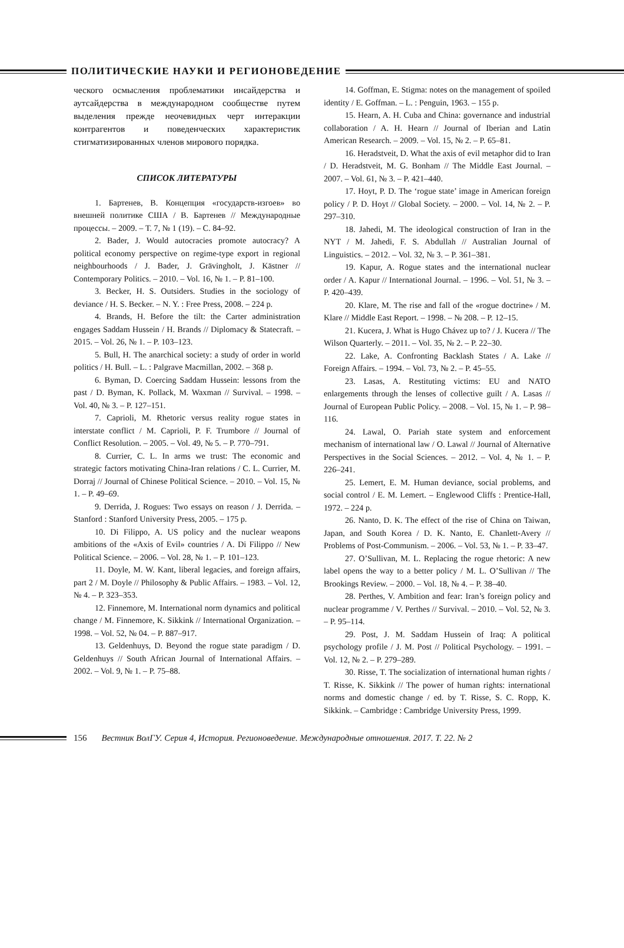ПОЛИТИЧЕСКИЕ НАУКИ И РЕГИОНОВЕДЕНИЕ
ческого осмысления проблематики инсайдерства и аутсайдерства в международном сообществе путем выделения прежде неочевидных черт интеракции контрагентов и поведенческих характеристик стигматизированных членов мирового порядка.
СПИСОК ЛИТЕРАТУРЫ
1. Бартенев, В. Концепция «государств-изгоев» во внешней политике США / В. Бартенев // Международные процессы. – 2009. – Т. 7, № 1 (19). – С. 84–92.
2. Bader, J. Would autocracies promote autocracy? A political economy perspective on regime-type export in regional neighbourhoods / J. Bader, J. Grävingholt, J. Kästner // Contemporary Politics. – 2010. – Vol. 16, № 1. – P. 81–100.
3. Becker, H. S. Outsiders. Studies in the sociology of deviance / H. S. Becker. – N. Y. : Free Press, 2008. – 224 p.
4. Brands, H. Before the tilt: the Carter administration engages Saddam Hussein / H. Brands // Diplomacy & Statecraft. – 2015. – Vol. 26, № 1. – P. 103–123.
5. Bull, H. The anarchical society: a study of order in world politics / H. Bull. – L. : Palgrave Macmillan, 2002. – 368 p.
6. Byman, D. Coercing Saddam Hussein: lessons from the past / D. Byman, K. Pollack, M. Waxman // Survival. – 1998. – Vol. 40, № 3. – P. 127–151.
7. Caprioli, M. Rhetoric versus reality rogue states in interstate conflict / M. Caprioli, P. F. Trumbore // Journal of Conflict Resolution. – 2005. – Vol. 49, № 5. – P. 770–791.
8. Currier, C. L. In arms we trust: The economic and strategic factors motivating China-Iran relations / C. L. Currier, M. Dorraj // Journal of Chinese Political Science. – 2010. – Vol. 15, № 1. – P. 49–69.
9. Derrida, J. Rogues: Two essays on reason / J. Derrida. – Stanford : Stanford University Press, 2005. – 175 p.
10. Di Filippo, A. US policy and the nuclear weapons ambitions of the «Axis of Evil» countries / A. Di Filippo // New Political Science. – 2006. – Vol. 28, № 1. – P. 101–123.
11. Doyle, M. W. Kant, liberal legacies, and foreign affairs, part 2 / M. Doyle // Philosophy & Public Affairs. – 1983. – Vol. 12, № 4. – P. 323–353.
12. Finnemore, M. International norm dynamics and political change / M. Finnemore, K. Sikkink // International Organization. – 1998. – Vol. 52, № 04. – P. 887–917.
13. Geldenhuys, D. Beyond the rogue state paradigm / D. Geldenhuys // South African Journal of International Affairs. – 2002. – Vol. 9, № 1. – P. 75–88.
14. Goffman, E. Stigma: notes on the management of spoiled identity / E. Goffman. – L. : Penguin, 1963. – 155 p.
15. Hearn, A. H. Cuba and China: governance and industrial collaboration / A. H. Hearn // Journal of Iberian and Latin American Research. – 2009. – Vol. 15, № 2. – P. 65–81.
16. Heradstveit, D. What the axis of evil metaphor did to Iran / D. Heradstveit, M. G. Bonham // The Middle East Journal. – 2007. – Vol. 61, № 3. – P. 421–440.
17. Hoyt, P. D. The ‘rogue state’ image in American foreign policy / P. D. Hoyt // Global Society. – 2000. – Vol. 14, № 2. – P. 297–310.
18. Jahedi, M. The ideological construction of Iran in the NYT / M. Jahedi, F. S. Abdullah // Australian Journal of Linguistics. – 2012. – Vol. 32, № 3. – P. 361–381.
19. Kapur, A. Rogue states and the international nuclear order / A. Kapur // International Journal. – 1996. – Vol. 51, № 3. – P. 420–439.
20. Klare, M. The rise and fall of the «rogue doctrine» / M. Klare // Middle East Report. – 1998. – № 208. – P. 12–15.
21. Kucera, J. What is Hugo Chávez up to? / J. Kucera // The Wilson Quarterly. – 2011. – Vol. 35, № 2. – P. 22–30.
22. Lake, A. Confronting Backlash States / A. Lake // Foreign Affairs. – 1994. – Vol. 73, № 2. – P. 45–55.
23. Lasas, A. Restituting victims: EU and NATO enlargements through the lenses of collective guilt / A. Lasas // Journal of European Public Policy. – 2008. – Vol. 15, № 1. – P. 98–116.
24. Lawal, O. Pariah state system and enforcement mechanism of international law / O. Lawal // Journal of Alternative Perspectives in the Social Sciences. – 2012. – Vol. 4, № 1. – P. 226–241.
25. Lemert, E. M. Human deviance, social problems, and social control / E. M. Lemert. – Englewood Cliffs : Prentice-Hall, 1972. – 224 p.
26. Nanto, D. K. The effect of the rise of China on Taiwan, Japan, and South Korea / D. K. Nanto, E. Chanlett-Avery // Problems of Post-Communism. – 2006. – Vol. 53, № 1. – P. 33–47.
27. O’Sullivan, M. L. Replacing the rogue rhetoric: A new label opens the way to a better policy / M. L. O’Sullivan // The Brookings Review. – 2000. – Vol. 18, № 4. – P. 38–40.
28. Perthes, V. Ambition and fear: Iran’s foreign policy and nuclear programme / V. Perthes // Survival. – 2010. – Vol. 52, № 3. – P. 95–114.
29. Post, J. M. Saddam Hussein of Iraq: A political psychology profile / J. M. Post // Political Psychology. – 1991. – Vol. 12, № 2. – P. 279–289.
30. Risse, T. The socialization of international human rights / T. Risse, K. Sikkink // The power of human rights: international norms and domestic change / ed. by T. Risse, S. C. Ropp, K. Sikkink. – Cambridge : Cambridge University Press, 1999.
156 Вестник ВолГУ. Серия 4, История. Регионоведение. Международные отношения. 2017. Т. 22. № 2